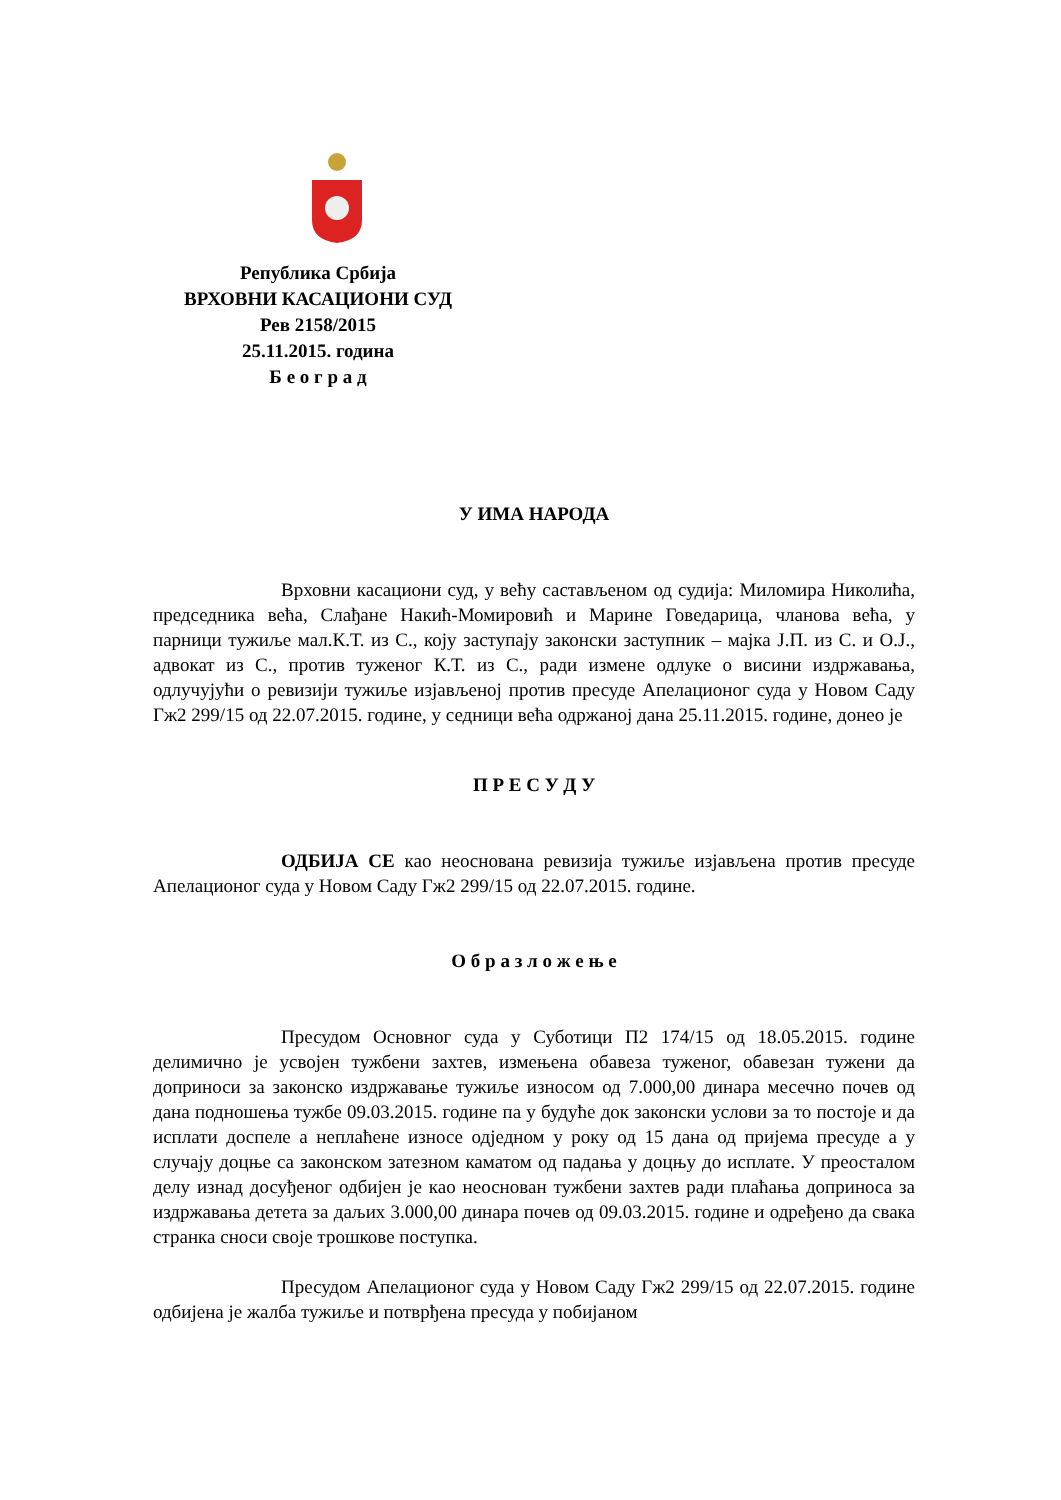Република Србија
ВРХОВНИ КАСАЦИОНИ СУД
Рев 2158/2015
25.11.2015. година
Б е о г р а д
У ИМА НАРОДА
Врховни касациони суд, у већу састављеном од судија: Миломира Николића, председника већа, Слађане Накић-Момировић и Марине Говедарица, чланова већа, у парници тужиље мал.К.Т. из С., коју заступају законски заступник – мајка Ј.П. из С. и О.Ј., адвокат из С., против туженог К.Т. из С., ради измене одлуке о висини издржавања, одлучујући о ревизији тужиље изјављеној против пресуде Апелационог суда у Новом Саду Гж2 299/15 од 22.07.2015. године, у седници већа одржаној дана 25.11.2015. године, донео је
П Р Е С У Д У
ОДБИЈА СЕ као неоснована ревизија тужиље изјављена против пресуде Апелационог суда у Новом Саду Гж2 299/15 од 22.07.2015. године.
О б р а з л о ж е њ е
Пресудом Основног суда у Суботици П2 174/15 од 18.05.2015. године делимично је усвојен тужбени захтев, измењена обавеза туженог, обавезан тужени да доприноси за законско издржавање тужиље износом од 7.000,00 динара месечно почев од дана подношења тужбе 09.03.2015. године па у будуће док законски услови за то постоје и да исплати доспеле а неплаћене износе одједном у року од 15 дана од пријема пресуде а у случају доцње са законском затезном каматом од падања у доцњу до исплате. У преосталом делу изнад досуђеног одбијен је као неоснован тужбени захтев ради плаћања доприноса за издржавања детета за даљих 3.000,00 динара почев од 09.03.2015. године и одређено да свака странка сноси своје трошкове поступка.
Пресудом Апелационог суда у Новом Саду Гж2 299/15 од 22.07.2015. године одбијена је жалба тужиље и потврђена пресуда у побијаном